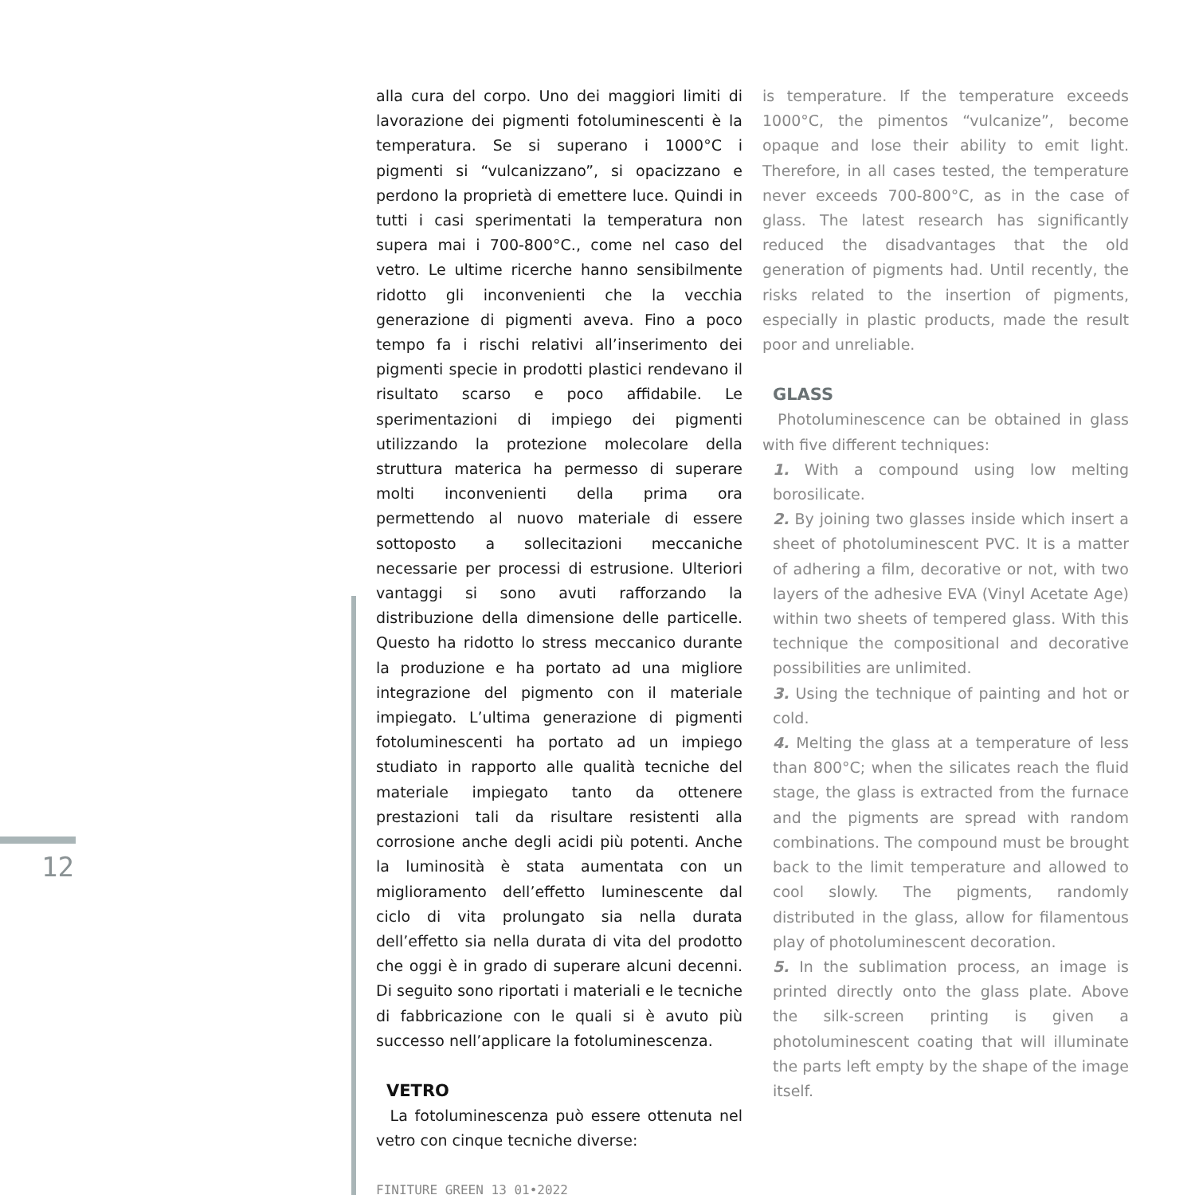12
alla cura del corpo. Uno dei maggiori limiti di lavorazione dei pigmenti fotoluminescenti è la temperatura. Se si superano i 1000°C i pigmenti si “vulcanizzano”, si opacizzano e perdono la proprietà di emettere luce. Quindi in tutti i casi sperimentati la temperatura non supera mai i 700-800°C., come nel caso del vetro. Le ultime ricerche hanno sensibilmente ridotto gli inconvenienti che la vecchia generazione di pigmenti aveva. Fino a poco tempo fa i rischi relativi all’inserimento dei pigmenti specie in prodotti plastici rendevano il risultato scarso e poco affidabile. Le sperimentazioni di impiego dei pigmenti utilizzando la protezione molecolare della struttura materica ha permesso di superare molti inconvenienti della prima ora permettendo al nuovo materiale di essere sottoposto a sollecitazioni meccaniche necessarie per processi di estrusione. Ulteriori vantaggi si sono avuti rafforzando la distribuzione della dimensione delle particelle. Questo ha ridotto lo stress meccanico durante la produzione e ha portato ad una migliore integrazione del pigmento con il materiale impiegato. L’ultima generazione di pigmenti fotoluminescenti ha portato ad un impiego studiato in rapporto alle qualità tecniche del materiale impiegato tanto da ottenere prestazioni tali da risultare resistenti alla corrosione anche degli acidi più potenti. Anche la luminosità è stata aumentata con un miglioramento dell’effetto luminescente dal ciclo di vita prolungato sia nella durata dell’effetto sia nella durata di vita del prodotto che oggi è in grado di superare alcuni decenni. Di seguito sono riportati i materiali e le tecniche di fabbricazione con le quali si è avuto più successo nell’applicare la fotoluminescenza.
VETRO
La fotoluminescenza può essere ottenuta nel vetro con cinque tecniche diverse:
FINITURE GREEN 13_01•2022
is temperature. If the temperature exceeds 1000°C, the pimentos “vulcanize”, become opaque and lose their ability to emit light. Therefore, in all cases tested, the temperature never exceeds 700-800°C, as in the case of glass. The latest research has significantly reduced the disadvantages that the old generation of pigments had. Until recently, the risks related to the insertion of pigments, especially in plastic products, made the result poor and unreliable.
GLASS
Photoluminescence can be obtained in glass with five different techniques:
1. With a compound using low melting borosilicate.
2. By joining two glasses inside which insert a sheet of photoluminescent PVC. It is a matter of adhering a film, decorative or not, with two layers of the adhesive EVA (Vinyl Acetate Age) within two sheets of tempered glass. With this technique the compositional and decorative possibilities are unlimited.
3. Using the technique of painting and hot or cold.
4. Melting the glass at a temperature of less than 800°C; when the silicates reach the fluid stage, the glass is extracted from the furnace and the pigments are spread with random combinations. The compound must be brought back to the limit temperature and allowed to cool slowly. The pigments, randomly distributed in the glass, allow for filamentous play of photoluminescent decoration.
5. In the sublimation process, an image is printed directly onto the glass plate. Above the silk-screen printing is given a photoluminescent coating that will illuminate the parts left empty by the shape of the image itself.